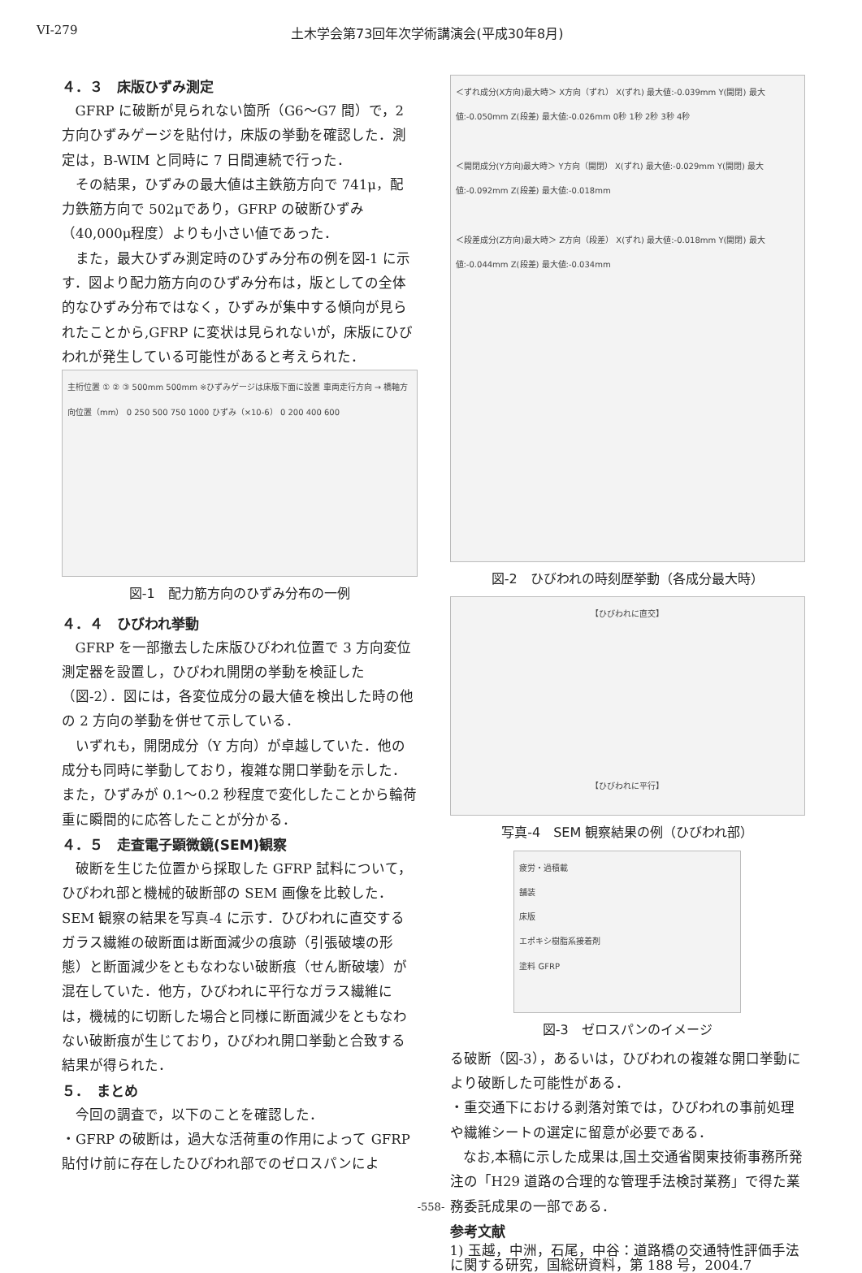VI-279 土木学会第73回年次学術講演会(平成30年8月)
４．３　床版ひずみ測定
GFRP に破断が見られない箇所（G6～G7 間）で，2 方向ひずみゲージを貼付け，床版の挙動を確認した．測定は，B-WIM と同時に 7 日間連続で行った．
その結果，ひずみの最大値は主鉄筋方向で 741μ，配力鉄筋方向で 502μであり，GFRP の破断ひずみ（40,000μ程度）よりも小さい値であった．
また，最大ひずみ測定時のひずみ分布の例を図-1 に示す．図より配力筋方向のひずみ分布は，版としての全体的なひずみ分布ではなく，ひずみが集中する傾向が見られたことから,GFRP に変状は見られないが，床版にひびわれが発生している可能性があると考えられた．
主桁位置 ① ② ③ 500mm 500mm ※ひずみゲージは床版下面に設置 車両走行方向 → 橋軸方向位置（mm） 0 250 500 750 1000 ひずみ（×10-6） 0 200 400 600
図-1　配力筋方向のひずみ分布の一例
４．４　ひびわれ挙動
GFRP を一部撤去した床版ひびわれ位置で 3 方向変位測定器を設置し，ひびわれ開閉の挙動を検証した（図-2）．図には，各変位成分の最大値を検出した時の他の 2 方向の挙動を併せて示している．
いずれも，開閉成分（Y 方向）が卓越していた．他の成分も同時に挙動しており，複雑な開口挙動を示した．また，ひずみが 0.1～0.2 秒程度で変化したことから輪荷重に瞬間的に応答したことが分かる．
４．５　走査電子顕微鏡(SEM)観察
破断を生じた位置から採取した GFRP 試料について，ひびわれ部と機械的破断部の SEM 画像を比較した．SEM 観察の結果を写真-4 に示す．ひびわれに直交するガラス繊維の破断面は断面減少の痕跡（引張破壊の形態）と断面減少をともなわない破断痕（せん断破壊）が混在していた．他方，ひびわれに平行なガラス繊維には，機械的に切断した場合と同様に断面減少をともなわない破断痕が生じており，ひびわれ開口挙動と合致する結果が得られた．
５．　まとめ
今回の調査で，以下のことを確認した．
・GFRP の破断は，過大な活荷重の作用によって GFRP 貼付け前に存在したひびわれ部でのゼロスパンによ
＜ずれ成分(X方向)最大時＞ X方向（ずれ） X(ずれ) 最大値:-0.039mm Y(開閉) 最大値:-0.050mm Z(段差) 最大値:-0.026mm 0秒 1秒 2秒 3秒 4秒
＜開閉成分(Y方向)最大時＞ Y方向（開閉） X(ずれ) 最大値:-0.029mm Y(開閉) 最大値:-0.092mm Z(段差) 最大値:-0.018mm
＜段差成分(Z方向)最大時＞ Z方向（段差） X(ずれ) 最大値:-0.018mm Y(開閉) 最大値:-0.044mm Z(段差) 最大値:-0.034mm
図-2　ひびわれの時刻歴挙動（各成分最大時）
【ひびわれに直交】
【ひびわれに平行】
写真-4　SEM 観察結果の例（ひびわれ部）
疲労・過積載
舗装
床版
エポキシ樹脂系接着剤
塗料 GFRP
図-3　ゼロスパンのイメージ
る破断（図-3），あるいは，ひびわれの複雑な開口挙動により破断した可能性がある．
・重交通下における剥落対策では，ひびわれの事前処理や繊維シートの選定に留意が必要である．
なお,本稿に示した成果は,国土交通省関東技術事務所発注の「H29 道路の合理的な管理手法検討業務」で得た業務委託成果の一部である．
参考文献
1) 玉越，中洲，石尾，中谷：道路橋の交通特性評価手法に関する研究，国総研資料，第 188 号，2004.7
-558-